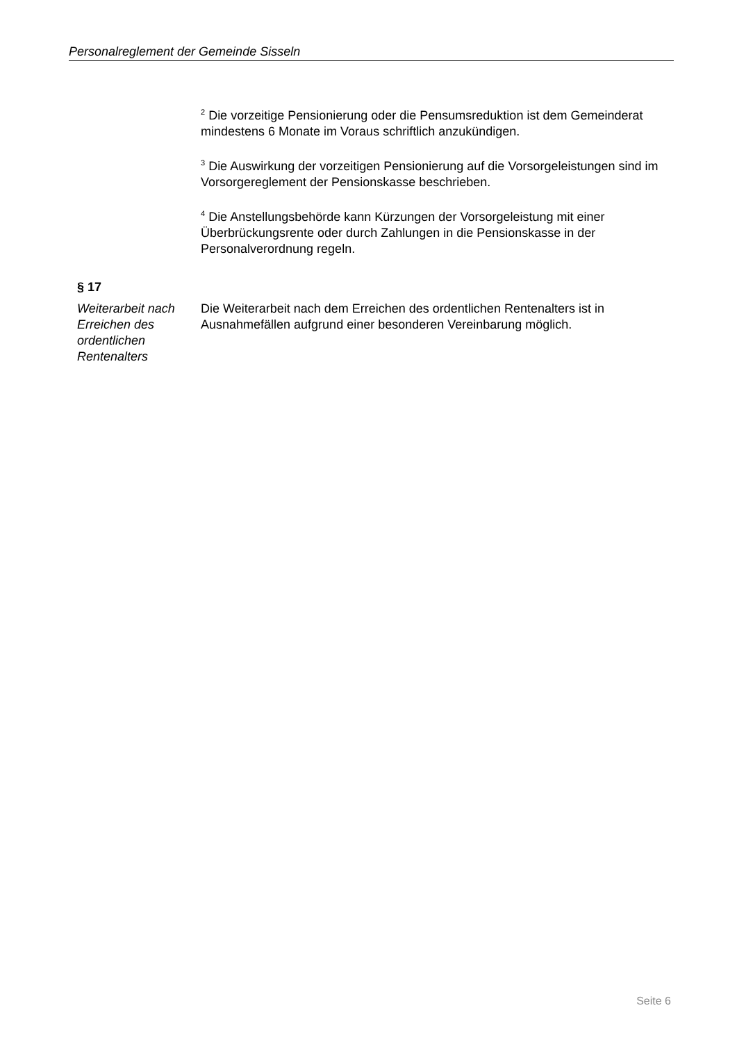Personalreglement der Gemeinde Sisseln
<sup>2</sup> Die vorzeitige Pensionierung oder die Pensumsreduktion ist dem Gemeinderat mindestens 6 Monate im Voraus schriftlich anzukündigen.
<sup>3</sup> Die Auswirkung der vorzeitigen Pensionierung auf die Vorsorgeleistungen sind im Vorsorgereglement der Pensionskasse beschrieben.
<sup>4</sup> Die Anstellungsbehörde kann Kürzungen der Vorsorgeleistung mit einer Überbrückungsrente oder durch Zahlungen in die Pensionskasse in der Personalverordnung regeln.
§ 17
Weiterarbeit nach Erreichen des ordentlichen Rentenalters
Die Weiterarbeit nach dem Erreichen des ordentlichen Rentenalters ist in Ausnahmefällen aufgrund einer besonderen Vereinbarung möglich.
Seite 6